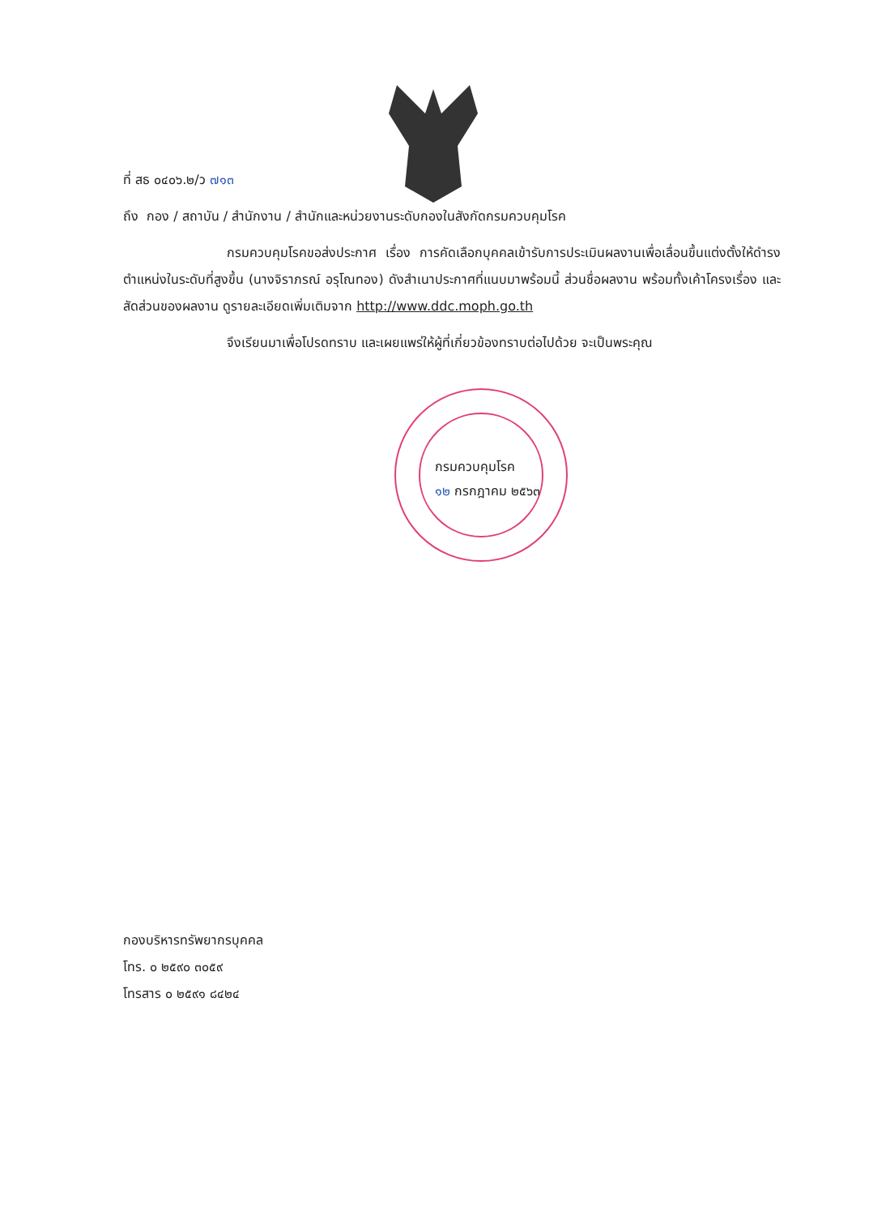ที่ สธ ๐๔๐๖.๒/ว ๗๑๓
ถึง กอง / สถาบัน / สำนักงาน / สำนักและหน่วยงานระดับกองในสังกัดกรมควบคุมโรค
กรมควบคุมโรคขอส่งประกาศ เรื่อง การคัดเลือกบุคคลเข้ารับการประเมินผลงานเพื่อเลื่อนขึ้นแต่งตั้งให้ดำรงตำแหน่งในระดับที่สูงขึ้น (นางจิราภรณ์ อรุโณทอง) ดังสำเนาประกาศที่แนบมาพร้อมนี้ ส่วนชื่อผลงาน พร้อมทั้งเค้าโครงเรื่อง และสัดส่วนของผลงาน ดูรายละเอียดเพิ่มเติมจาก http://www.ddc.moph.go.th
จึงเรียนมาเพื่อโปรดทราบ และเผยแพร่ให้ผู้ที่เกี่ยวข้องทราบต่อไปด้วย จะเป็นพระคุณ
กรมควบคุมโรค
๑๒ กรกฎาคม ๒๕๖๓
กองบริหารทรัพยากรบุคคล
โทร. ๐ ๒๕๙๐ ๓๐๕๙
โทรสาร ๐ ๒๕๙๑ ๘๔๒๔